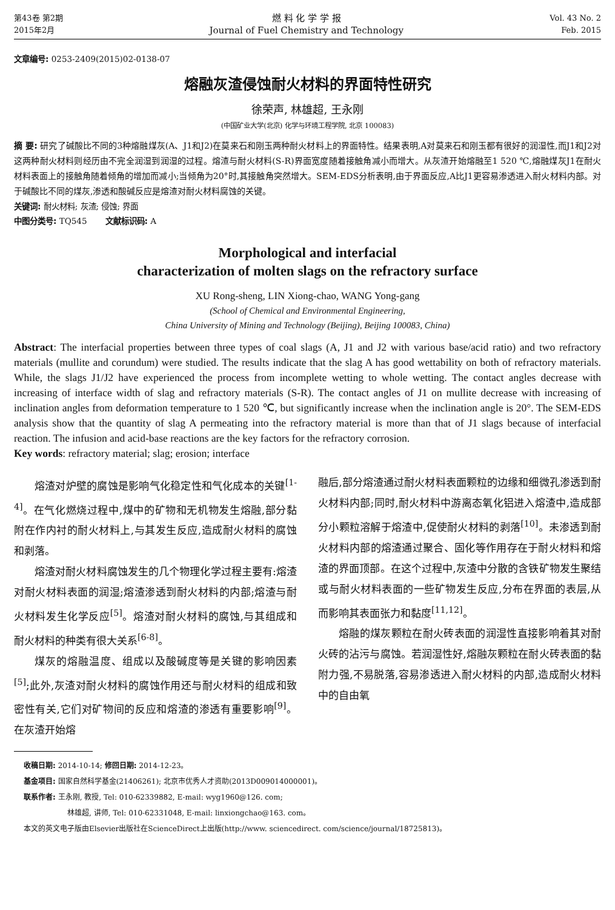第43卷 第2期
2015年2月
燃 料 化 学 学 报
Journal of Fuel Chemistry and Technology
Vol. 43 No. 2
Feb. 2015
文章编号: 0253-2409(2015)02-0138-07
熔融灰渣侵蚀耐火材料的界面特性研究
徐荣声, 林雄超, 王永刚
(中国矿业大学(北京) 化学与环境工程学院, 北京 100083)
摘 要: 研究了碱酸比不同的3种熔融煤灰(A、J1和J2)在莫来石和刚玉两种耐火材料上的界面特性。结果表明,A对莫来石和刚玉都有很好的润湿性,而J1和J2对这两种耐火材料则经历由不完全润湿到润湿的过程。熔渣与耐火材料(S-R)界面宽度随着接触角减小而增大。从灰渣开始熔融至1 520 ℃,熔融煤灰J1在耐火材料表面上的接触角随着倾角的增加而减小;当倾角为20°时,其接触角突然增大。SEM-EDS分析表明,由于界面反应,A比J1更容易渗透进入耐火材料内部。对于碱酸比不同的煤灰,渗透和酸碱反应是熔渣对耐火材料腐蚀的关键。
关键词: 耐火材料; 灰渣; 侵蚀; 界面
中图分类号: TQ545 文献标识码: A
Morphological and interfacial
characterization of molten slags on the refractory surface
XU Rong-sheng, LIN Xiong-chao, WANG Yong-gang
(School of Chemical and Environmental Engineering,
China University of Mining and Technology (Beijing), Beijing 100083, China)
Abstract: The interfacial properties between three types of coal slags (A, J1 and J2 with various base/acid ratio) and two refractory materials (mullite and corundum) were studied. The results indicate that the slag A has good wettability on both of refractory materials. While, the slags J1/J2 have experienced the process from incomplete wetting to whole wetting. The contact angles decrease with increasing of interface width of slag and refractory materials (S-R). The contact angles of J1 on mullite decrease with increasing of inclination angles from deformation temperature to 1 520 ℃, but significantly increase when the inclination angle is 20°. The SEM-EDS analysis show that the quantity of slag A permeating into the refractory material is more than that of J1 slags because of interfacial reaction. The infusion and acid-base reactions are the key factors for the refractory corrosion.
Key words: refractory material; slag; erosion; interface
熔渣对炉壁的腐蚀是影响气化稳定性和气化成本的关键<sup>[1-4]</sup>。在气化燃烧过程中,煤中的矿物和无机物发生熔融,部分黏附在作内衬的耐火材料上,与其发生反应,造成耐火材料的腐蚀和剥落。
熔渣对耐火材料腐蚀发生的几个物理化学过程主要有:熔渣对耐火材料表面的润湿;熔渣渗透到耐火材料的内部;熔渣与耐火材料发生化学反应<sup>[5]</sup>。熔渣对耐火材料的腐蚀,与其组成和耐火材料的种类有很大关系<sup>[6-8]</sup>。
煤灰的熔融温度、组成以及酸碱度等是关键的影响因素<sup>[5]</sup>;此外,灰渣对耐火材料的腐蚀作用还与耐火材料的组成和致密性有关,它们对矿物间的反应和熔渣的渗透有重要影响<sup>[9]</sup>。在灰渣开始熔
融后,部分熔渣通过耐火材料表面颗粒的边缘和细微孔渗透到耐火材料内部;同时,耐火材料中游离态氧化铝进入熔渣中,造成部分小颗粒溶解于熔渣中,促使耐火材料的剥落<sup>[10]</sup>。未渗透到耐火材料内部的熔渣通过聚合、固化等作用存在于耐火材料和熔渣的界面顶部。在这个过程中,灰渣中分散的含铁矿物发生聚结或与耐火材料表面的一些矿物发生反应,分布在界面的表层,从而影响其表面张力和黏度<sup>[11,12]</sup>。
熔融的煤灰颗粒在耐火砖表面的润湿性直接影响着其对耐火砖的沾污与腐蚀。若润湿性好,熔融灰颗粒在耐火砖表面的黏附力强,不易脱落,容易渗透进入耐火材料的内部,造成耐火材料中的自由氧
收稿日期: 2014-10-14; 修回日期: 2014-12-23。
基金项目: 国家自然科学基金(21406261); 北京市优秀人才资助(2013D009014000001)。
联系作者: 王永刚, 教授, Tel: 010-62339882, E-mail: wyg1960@126. com;
林雄超, 讲师, Tel: 010-62331048, E-mail: linxiongchao@163. com。
本文的英文电子版由Elsevier出版社在ScienceDirect上出版(http://www. sciencedirect. com/science/journal/18725813)。